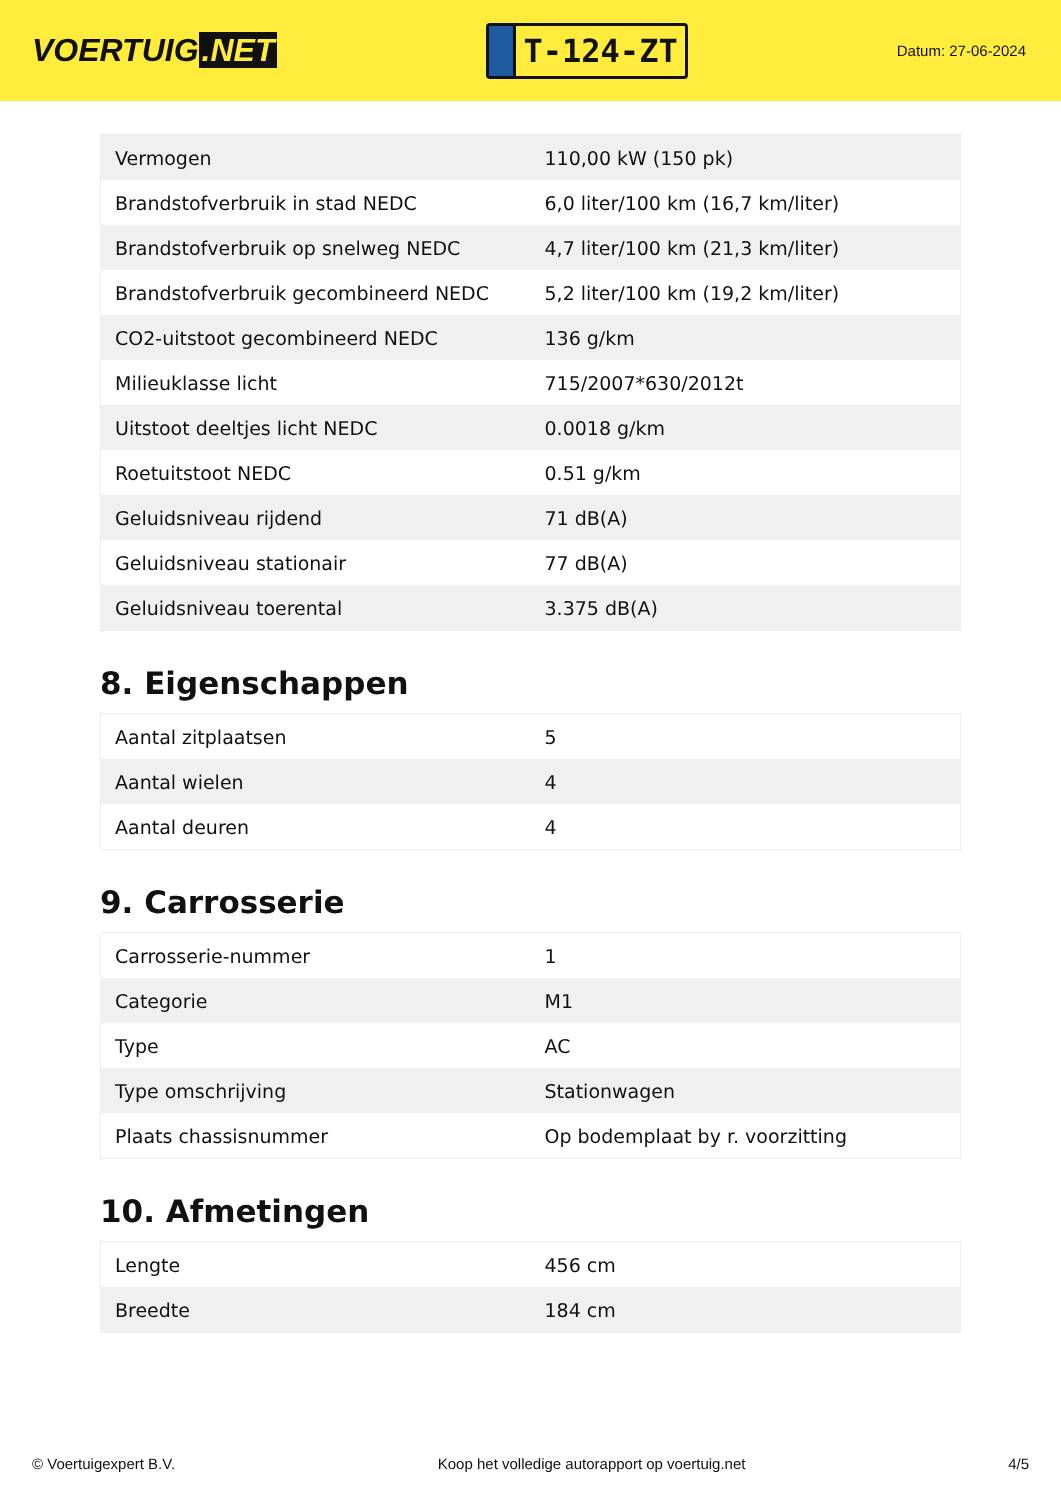VOERTUIG.NET
T-124-ZT
Datum: 27-06-2024
| Vermogen | 110,00 kW (150 pk) |
| Brandstofverbruik in stad NEDC | 6,0 liter/100 km (16,7 km/liter) |
| Brandstofverbruik op snelweg NEDC | 4,7 liter/100 km (21,3 km/liter) |
| Brandstofverbruik gecombineerd NEDC | 5,2 liter/100 km (19,2 km/liter) |
| CO2-uitstoot gecombineerd NEDC | 136 g/km |
| Milieuklasse licht | 715/2007*630/2012t |
| Uitstoot deeltjes licht NEDC | 0.0018 g/km |
| Roetuitstoot NEDC | 0.51 g/km |
| Geluidsniveau rijdend | 71 dB(A) |
| Geluidsniveau stationair | 77 dB(A) |
| Geluidsniveau toerental | 3.375 dB(A) |
8. Eigenschappen
| Aantal zitplaatsen | 5 |
| Aantal wielen | 4 |
| Aantal deuren | 4 |
9. Carrosserie
| Carrosserie-nummer | 1 |
| Categorie | M1 |
| Type | AC |
| Type omschrijving | Stationwagen |
| Plaats chassisnummer | Op bodemplaat by r. voorzitting |
10. Afmetingen
| Lengte | 456 cm |
| Breedte | 184 cm |
© Voertuigexpert B.V. Koop het volledige autorapport op voertuig.net 4/5